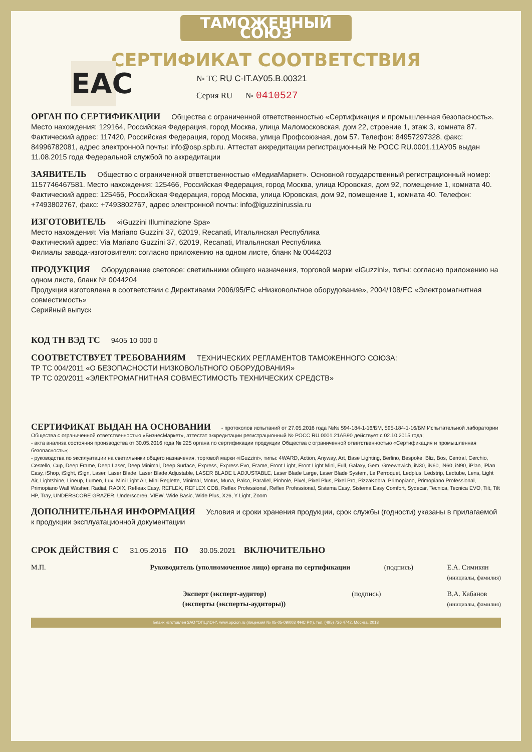ТАМОЖЕННЫЙ СОЮЗ
СЕРТИФИКАТ СООТВЕТСТВИЯ
EAC
№ ТС RU C-IT.АУ05.В.00321
Серия RU № 0410527
ОРГАН ПО СЕРТИФИКАЦИИ Общества с ограниченной ответственностью «Сертификация и промышленная безопасность». Место нахождения: 129164, Российская Федерация, город Москва, улица Маломосковская, дом 22, строение 1, этаж 3, комната 87. Фактический адрес: 117420, Российская Федерация, город Москва, улица Профсоюзная, дом 57. Телефон: 84957297328, факс: 84996782081, адрес электронной почты: info@osp.spb.ru. Аттестат аккредитации регистрационный № РОСС RU.0001.11АУ05 выдан 11.08.2015 года Федеральной службой по аккредитации
ЗАЯВИТЕЛЬ Общество с ограниченной ответственностью «МедиаМаркет». Основной государственный регистрационный номер: 1157746467581. Место нахождения: 125466, Российская Федерация, город Москва, улица Юровская, дом 92, помещение 1, комната 40. Фактический адрес: 125466, Российская Федерация, город Москва, улица Юровская, дом 92, помещение 1, комната 40. Телефон: +7493802767, факс: +7493802767, адрес электронной почты: info@iguzzinirussia.ru
ИЗГОТОВИТЕЛЬ «iGuzzini Illuminazione Spa»
Место нахождения: Via Mariano Guzzini 37, 62019, Recanati, Итальянская Республика
Фактический адрес: Via Mariano Guzzini 37, 62019, Recanati, Итальянская Республика
Филиалы завода-изготовителя: согласно приложению на одном листе, бланк № 0044203
ПРОДУКЦИЯ Оборудование световое: светильники общего назначения, торговой марки «iGuzzini», типы: согласно приложению на одном листе, бланк № 0044204
Продукция изготовлена в соответствии с Директивами 2006/95/ЕС «Низковольтное оборудование», 2004/108/ЕС «Электромагнитная совместимость»
Серийный выпуск
КОД ТН ВЭД ТС 9405 10 000 0
СООТВЕТСТВУЕТ ТРЕБОВАНИЯМ ТЕХНИЧЕСКИХ РЕГЛАМЕНТОВ ТАМОЖЕННОГО СОЮЗА:
ТР ТС 004/2011 «О БЕЗОПАСНОСТИ НИЗКОВОЛЬТНОГО ОБОРУДОВАНИЯ»
ТР ТС 020/2011 «ЭЛЕКТРОМАГНИТНАЯ СОВМЕСТИМОСТЬ ТЕХНИЧЕСКИХ СРЕДСТВ»
СЕРТИФИКАТ ВЫДАН НА ОСНОВАНИИ - протоколов испытаний от 27.05.2016 года №№ 594-184-1-16/БМ, 595-184-1-16/БМ Испытательной лаборатории Общества с ограниченной ответственностью «БизнесМаркет», аттестат аккредитации регистрационный № РОСС RU.0001.21АВ90 действует с 02.10.2015 года;
- акта анализа состояния производства от 30.05.2016 года № 225 органа по сертификации продукции Общества с ограниченной ответственностью «Сертификация и промышленная безопасность»;
- руководства по эксплуатации на светильники общего назначения, торговой марки «iGuzzini», типы: 4WARD, Action, Anyway, Art, Base Lighting, Berlino, Bespoke, Bliz, Bos, Central, Cerchio, Cestello, Cup, Deep Frame, Deep Laser, Deep Minimal, Deep Surface, Express, Express Evo, Frame, Front Light, Front Light Mini, Full, Galaxy, Gem, Greewnwich, iN30, iN60, iN60, iN90, iPlan, iPlan Easy, iShop, iSight, iSign, Laser, Laser Blade, Laser Blade Adjustable, LASER BLADE L ADJUSTABLE, Laser Blade Large, Laser Blade System, Le Perroquet, Ledplus, Ledstrip, Ledtube, Lens, Light Air, Lightshine, Lineup, Lumen, Lux, Mini Light Air, Mini Reglette, Minimal, Motus, Muna, Palco, Parallel, Pinhole, Pixel, Pixel Plus, Pixel Pro, PizzaKobra, Primopiano, Primopiano Professional, Primopiano Wall Washer, Radial, RADIX, Refleax Easy, REFLEX, REFLEX COB, Reflex Professional, Reflex Professional, Sistema Easy, Sistema Easy Comfort, Sydecar, Tecnica, Tecnica EVO, Tilt, Tilt HP, Tray, UNDERSCORE GRAZER, Underscore6, VIEW, Wide Basic, Wide Plus, X26, Y Light, Zoom
ДОПОЛНИТЕЛЬНАЯ ИНФОРМАЦИЯ Условия и сроки хранения продукции, срок службы (годности) указаны в прилагаемой к продукции эксплуатационной документации
СРОК ДЕЙСТВИЯ С 31.05.2016 ПО 30.05.2021 ВКЛЮЧИТЕЛЬНО
М.П. Руководитель (уполномоченное лицо) органа по сертификации
(подпись) Е.А. Симикян
(инициалы, фамилия)
Эксперт (эксперт-аудитор)
(эксперты (эксперты-аудиторы))
(подпись) В.А. Кабанов
(инициалы, фамилия)
Бланк изготовлен ЗАО "ОПЦИОН", www.opcion.ru (лицензия № 05-05-09/003 ФНС РФ), тел. (495) 726 4742, Москва, 2013